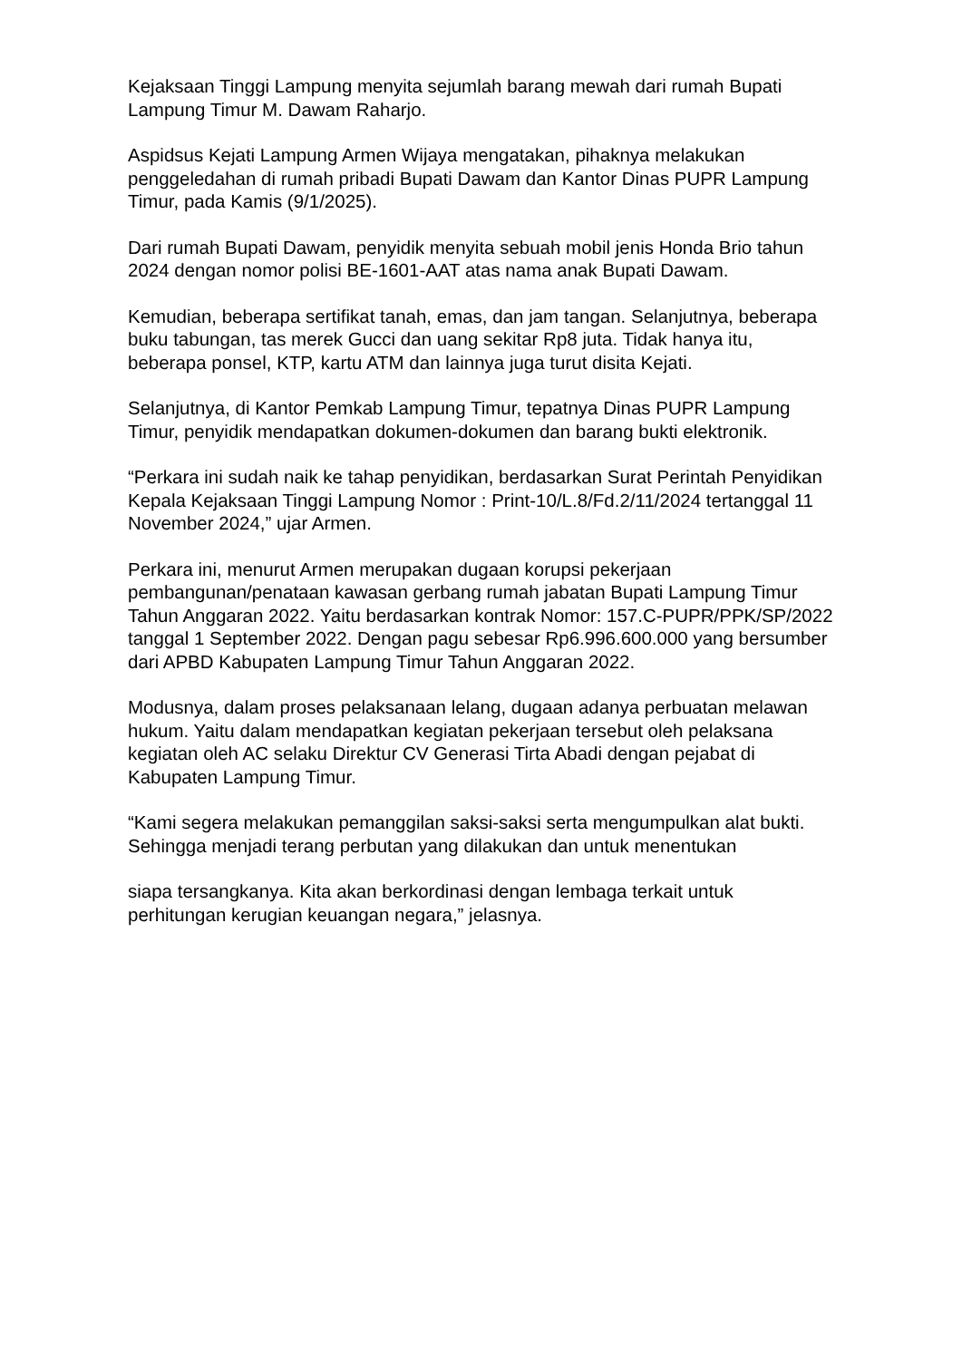Kejaksaan Tinggi Lampung menyita sejumlah barang mewah dari rumah Bupati Lampung Timur M. Dawam Raharjo.
Aspidsus Kejati Lampung Armen Wijaya mengatakan, pihaknya melakukan penggeledahan di rumah pribadi Bupati Dawam dan Kantor Dinas PUPR Lampung Timur, pada Kamis (9/1/2025).
Dari rumah Bupati Dawam, penyidik menyita sebuah mobil jenis Honda Brio tahun 2024 dengan nomor polisi BE-1601-AAT atas nama anak Bupati Dawam.
Kemudian, beberapa sertifikat tanah, emas, dan jam tangan. Selanjutnya, beberapa buku tabungan, tas merek Gucci dan uang sekitar Rp8 juta. Tidak hanya itu, beberapa ponsel, KTP, kartu ATM dan lainnya juga turut disita Kejati.
Selanjutnya, di Kantor Pemkab Lampung Timur, tepatnya Dinas PUPR Lampung Timur, penyidik mendapatkan dokumen-dokumen dan barang bukti elektronik.
“Perkara ini sudah naik ke tahap penyidikan, berdasarkan Surat Perintah Penyidikan Kepala Kejaksaan Tinggi Lampung Nomor : Print-10/L.8/Fd.2/11/2024 tertanggal 11 November 2024,” ujar Armen.
Perkara ini, menurut Armen merupakan dugaan korupsi pekerjaan pembangunan/penataan kawasan gerbang rumah jabatan Bupati Lampung Timur Tahun Anggaran 2022. Yaitu berdasarkan kontrak Nomor: 157.C-PUPR/PPK/SP/2022 tanggal 1 September 2022. Dengan pagu sebesar Rp6.996.600.000 yang bersumber dari APBD Kabupaten Lampung Timur Tahun Anggaran 2022.
Modusnya, dalam proses pelaksanaan lelang, dugaan adanya perbuatan melawan hukum. Yaitu dalam mendapatkan kegiatan pekerjaan tersebut oleh pelaksana kegiatan oleh AC selaku Direktur CV Generasi Tirta Abadi dengan pejabat di Kabupaten Lampung Timur.
“Kami segera melakukan pemanggilan saksi-saksi serta mengumpulkan alat bukti. Sehingga menjadi terang perbutan yang dilakukan dan untuk menentukan
siapa tersangkanya. Kita akan berkordinasi dengan lembaga terkait untuk perhitungan kerugian keuangan negara,” jelasnya.